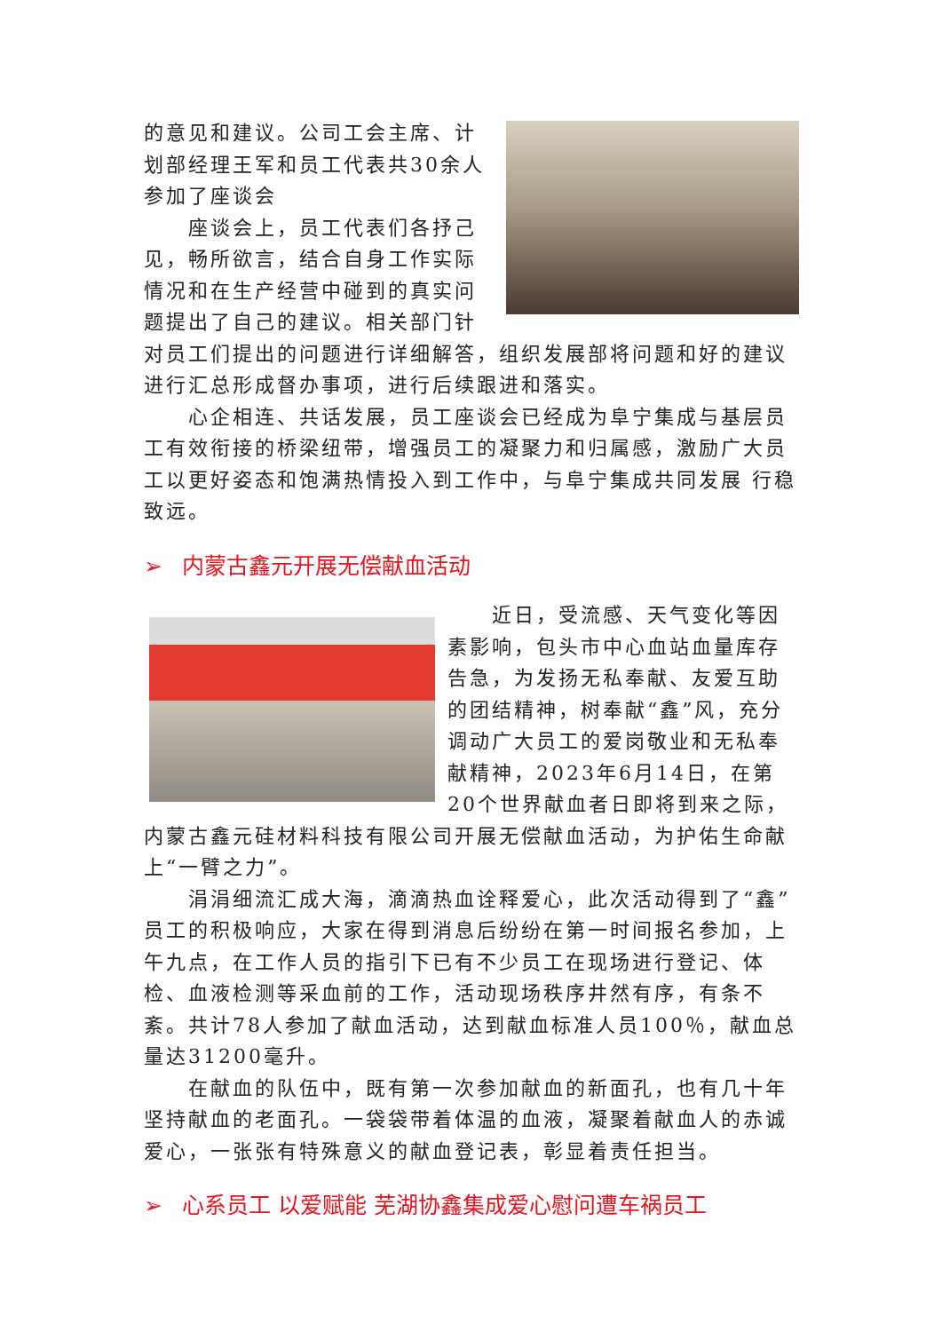的意见和建议。公司工会主席、计划部经理王军和员工代表共30余人参加了座谈会
座谈会上，员工代表们各抒己见，畅所欲言，结合自身工作实际情况和在生产经营中碰到的真实问题提出了自己的建议。相关部门针对员工们提出的问题进行详细解答，组织发展部将问题和好的建议进行汇总形成督办事项，进行后续跟进和落实。
心企相连、共话发展，员工座谈会已经成为阜宁集成与基层员工有效衔接的桥梁纽带，增强员工的凝聚力和归属感，激励广大员工以更好姿态和饱满热情投入到工作中，与阜宁集成共同发展 行稳致远。
➢ 内蒙古鑫元开展无偿献血活动
近日，受流感、天气变化等因素影响，包头市中心血站血量库存告急，为发扬无私奉献、友爱互助的团结精神，树奉献“鑫”风，充分调动广大员工的爱岗敬业和无私奉献精神，2023年6月14日，在第20个世界献血者日即将到来之际，内蒙古鑫元硅材料科技有限公司开展无偿献血活动，为护佑生命献上“一臂之力”。
涓涓细流汇成大海，滴滴热血诠释爱心，此次活动得到了“鑫”员工的积极响应，大家在得到消息后纷纷在第一时间报名参加，上午九点，在工作人员的指引下已有不少员工在现场进行登记、体检、血液检测等采血前的工作，活动现场秩序井然有序，有条不紊。共计78人参加了献血活动，达到献血标准人员100％，献血总量达31200毫升。
在献血的队伍中，既有第一次参加献血的新面孔，也有几十年坚持献血的老面孔。一袋袋带着体温的血液，凝聚着献血人的赤诚爱心，一张张有特殊意义的献血登记表，彰显着责任担当。
➢ 心系员工 以爱赋能 芜湖协鑫集成爱心慰问遭车祸员工